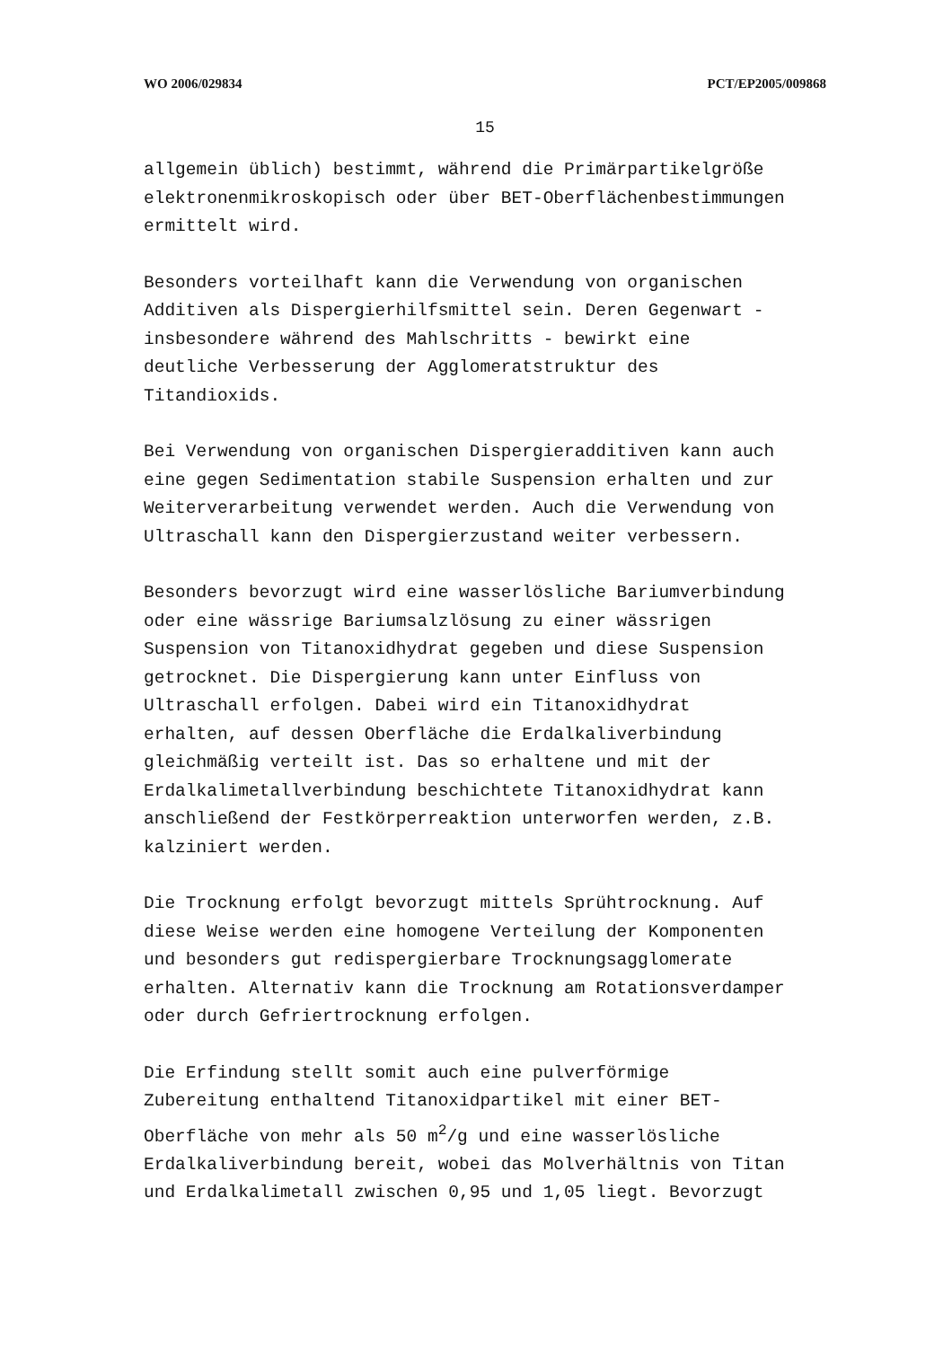WO 2006/029834 PCT/EP2005/009868
15
allgemein üblich) bestimmt, während die Primärpartikelgröße
elektronenmikroskopisch oder über BET-Oberflächenbestimmungen
ermittelt wird.
Besonders vorteilhaft kann die Verwendung von organischen
Additiven als Dispergierhilfsmittel sein. Deren Gegenwart -
insbesondere während des Mahlschritts - bewirkt eine
deutliche Verbesserung der Agglomeratstruktur des
Titandioxids.
Bei Verwendung von organischen Dispergieradditiven kann auch
eine gegen Sedimentation stabile Suspension erhalten und zur
Weiterverarbeitung verwendet werden. Auch die Verwendung von
Ultraschall kann den Dispergierzustand weiter verbessern.
Besonders bevorzugt wird eine wasserlösliche Bariumverbindung
oder eine wässrige Bariumsalzlösung zu einer wässrigen
Suspension von Titanoxidhydrat gegeben und diese Suspension
getrocknet. Die Dispergierung kann unter Einfluss von
Ultraschall erfolgen. Dabei wird ein Titanoxidhydrat
erhalten, auf dessen Oberfläche die Erdalkaliverbindung
gleichmäßig verteilt ist. Das so erhaltene und mit der
Erdalkalimetallverbindung beschichtete Titanoxidhydrat kann
anschließend der Festkörperreaktion unterworfen werden, z.B.
kalziniert werden.
Die Trocknung erfolgt bevorzugt mittels Sprühtrocknung. Auf
diese Weise werden eine homogene Verteilung der Komponenten
und besonders gut redispergierbare Trocknungsagglomerate
erhalten. Alternativ kann die Trocknung am Rotationsverdamper
oder durch Gefriertrocknung erfolgen.
Die Erfindung stellt somit auch eine pulverförmige
Zubereitung enthaltend Titanoxidpartikel mit einer BET-
Oberfläche von mehr als 50 m<sup>2</sup>/g und eine wasserlösliche
Erdalkaliverbindung bereit, wobei das Molverhältnis von Titan
und Erdalkalimetall zwischen 0,95 und 1,05 liegt. Bevorzugt